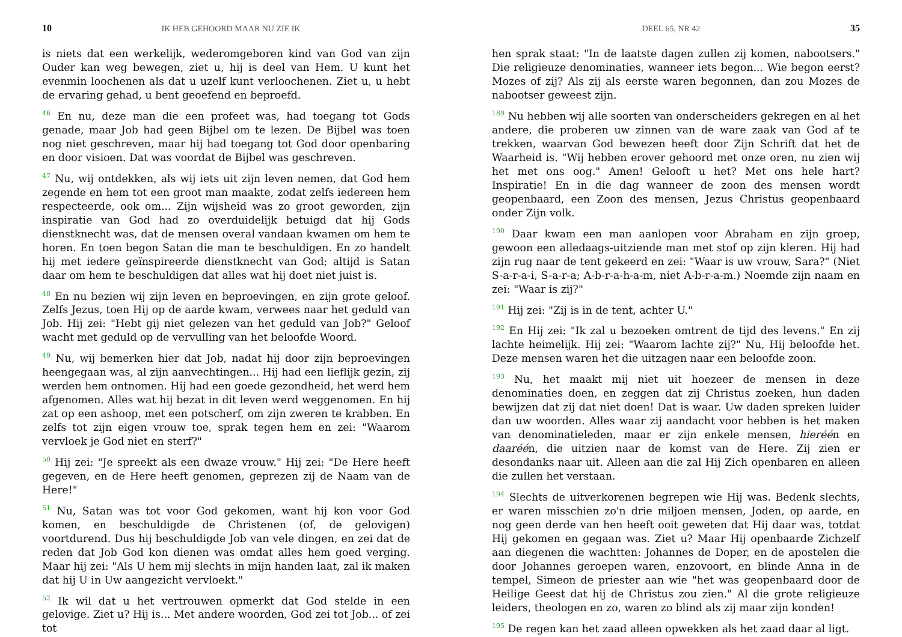10 IK HEB GEHOORD MAAR NU ZIE IK
is niets dat een werkelijk, wederomgeboren kind van God van zijn Ouder kan weg bewegen, ziet u, hij is deel van Hem. U kunt het evenmin loochenen als dat u uzelf kunt verloochenen. Ziet u, u hebt de ervaring gehad, u bent geoefend en beproefd.
<sup>46</sup> En nu, deze man die een profeet was, had toegang tot Gods genade, maar Job had geen Bijbel om te lezen. De Bijbel was toen nog niet geschreven, maar hij had toegang tot God door openbaring en door visioen. Dat was voordat de Bijbel was geschreven.
<sup>47</sup> Nu, wij ontdekken, als wij iets uit zijn leven nemen, dat God hem zegende en hem tot een groot man maakte, zodat zelfs iedereen hem respecteerde, ook om... Zijn wijsheid was zo groot geworden, zijn inspiratie van God had zo overduidelijk betuigd dat hij Gods dienstknecht was, dat de mensen overal vandaan kwamen om hem te horen. En toen begon Satan die man te beschuldigen. En zo handelt hij met iedere geïnspireerde dienstknecht van God; altijd is Satan daar om hem te beschuldigen dat alles wat hij doet niet juist is.
<sup>48</sup> En nu bezien wij zijn leven en beproevingen, en zijn grote geloof. Zelfs Jezus, toen Hij op de aarde kwam, verwees naar het geduld van Job. Hij zei: "Hebt gij niet gelezen van het geduld van Job?" Geloof wacht met geduld op de vervulling van het beloofde Woord.
<sup>49</sup> Nu, wij bemerken hier dat Job, nadat hij door zijn beproevingen heengegaan was, al zijn aanvechtingen... Hij had een lieflijk gezin, zij werden hem ontnomen. Hij had een goede gezondheid, het werd hem afgenomen. Alles wat hij bezat in dit leven werd weggenomen. En hij zat op een ashoop, met een potscherf, om zijn zweren te krabben. En zelfs tot zijn eigen vrouw toe, sprak tegen hem en zei: "Waarom vervloek je God niet en sterf?"
<sup>50</sup> Hij zei: "Je spreekt als een dwaze vrouw." Hij zei: "De Here heeft gegeven, en de Here heeft genomen, geprezen zij de Naam van de Here!"
<sup>51</sup> Nu, Satan was tot voor God gekomen, want hij kon voor God komen, en beschuldigde de Christenen (of, de gelovigen) voortdurend. Dus hij beschuldigde Job van vele dingen, en zei dat de reden dat Job God kon dienen was omdat alles hem goed verging. Maar hij zei: "Als U hem mij slechts in mijn handen laat, zal ik maken dat hij U in Uw aangezicht vervloekt."
<sup>52</sup> Ik wil dat u het vertrouwen opmerkt dat God stelde in een gelovige. Ziet u? Hij is... Met andere woorden, God zei tot Job... of zei tot
DEEL 65, NR 42 35
hen sprak staat: "In de laatste dagen zullen zij komen, nabootsers." Die religieuze denominaties, wanneer iets begon... Wie begon eerst? Mozes of zij? Als zij als eerste waren begonnen, dan zou Mozes de nabootser geweest zijn.
<sup>189</sup> Nu hebben wij alle soorten van onderscheiders gekregen en al het andere, die proberen uw zinnen van de ware zaak van God af te trekken, waarvan God bewezen heeft door Zijn Schrift dat het de Waarheid is. "Wij hebben erover gehoord met onze oren, nu zien wij het met ons oog." Amen! Gelooft u het? Met ons hele hart? Inspiratie! En in die dag wanneer de zoon des mensen wordt geopenbaard, een Zoon des mensen, Jezus Christus geopenbaard onder Zijn volk.
<sup>190</sup> Daar kwam een man aanlopen voor Abraham en zijn groep, gewoon een alledaags-uitziende man met stof op zijn kleren. Hij had zijn rug naar de tent gekeerd en zei: "Waar is uw vrouw, Sara?" (Niet S-a-r-a-i, S-a-r-a; A-b-r-a-h-a-m, niet A-b-r-a-m.) Noemde zijn naam en zei: "Waar is zij?"
<sup>191</sup> Hij zei: "Zij is in de tent, achter U."
<sup>192</sup> En Hij zei: "Ik zal u bezoeken omtrent de tijd des levens." En zij lachte heimelijk. Hij zei: "Waarom lachte zij?" Nu, Hij beloofde het. Deze mensen waren het die uitzagen naar een beloofde zoon.
<sup>193</sup> Nu, het maakt mij niet uit hoezeer de mensen in deze denominaties doen, en zeggen dat zij Christus zoeken, hun daden bewijzen dat zij dat niet doen! Dat is waar. Uw daden spreken luider dan uw woorden. Alles waar zij aandacht voor hebben is het maken van denominatieleden, maar er zijn enkele mensen, hieréén en daaréén, die uitzien naar de komst van de Here. Zij zien er desondanks naar uit. Alleen aan die zal Hij Zich openbaren en alleen die zullen het verstaan.
<sup>194</sup> Slechts de uitverkorenen begrepen wie Hij was. Bedenk slechts, er waren misschien zo'n drie miljoen mensen, Joden, op aarde, en nog geen derde van hen heeft ooit geweten dat Hij daar was, totdat Hij gekomen en gegaan was. Ziet u? Maar Hij openbaarde Zichzelf aan diegenen die wachtten: Johannes de Doper, en de apostelen die door Johannes geroepen waren, enzovoort, en blinde Anna in de tempel, Simeon de priester aan wie "het was geopenbaard door de Heilige Geest dat hij de Christus zou zien." Al die grote religieuze leiders, theologen en zo, waren zo blind als zij maar zijn konden!
<sup>195</sup> De regen kan het zaad alleen opwekken als het zaad daar al ligt.